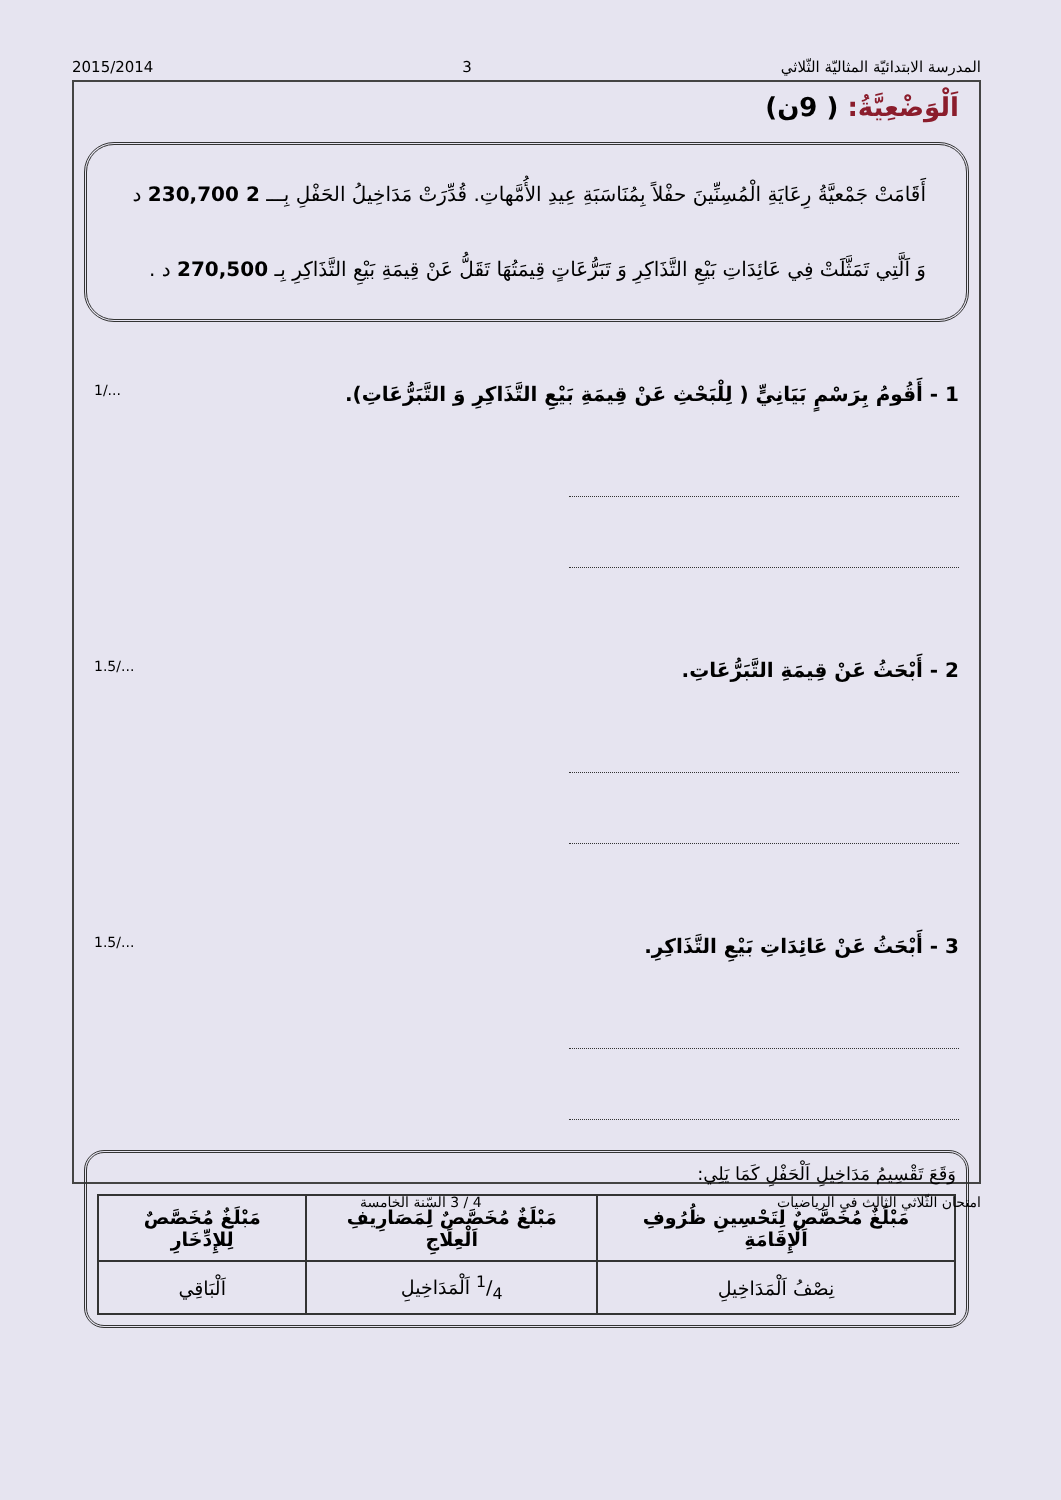المدرسة الابتدائيّة المثاليّة الثّلاثي 3 2015/2014
اَلْوَضْعِيَّةُ: ( 9ن)
أَقَامَتْ جَمْعيَّةُ رِعَايَةِ الْمُسِنِّينَ حفْلاً بِمُنَاسَبَةِ عِيدِ الأُمَّهاتِ. قُدِّرَتْ مَدَاخِيلُ الحَفْلِ بِـــ 2 230,700 د وَ اَلَّتِي تَمَثَّلَتْ فِي عَائِدَاتِ بَيْعِ التَّذَاكِرِ وَ تَبَرُّعَاتٍ قِيمَتُهَا تَقَلُّ عَنْ قِيمَةِ بَيْعِ التَّذَاكِرِ بِـ 270,500 د .
1 - أَقُومُ بِرَسْمٍ بَيَانِيٍّ ( لِلْبَحْثِ عَنْ قِيمَةِ بَيْعِ التَّذَاكِرِ وَ التَّبَرُّعَاتِ). 1/...
2 - أَبْحَثُ عَنْ قِيمَةِ التَّبَرُّعَاتِ. 1.5/...
3 - أَبْحَثُ عَنْ عَائِدَاتِ بَيْعِ التَّذَاكِرِ. 1.5/...
وَقَعَ تَقْسِيمُ مَدَاخِيلِ اَلْحَفْلِ كَمَا يَلِي:
| مَبْلَغٌ مُخَصَّصٌ لِتَحْسِينِ ظُرُوفِ اَلْإِقَامَةِ | مَبْلَغٌ مُخَصَّصٌ لِمَصَارِيفِ اَلْعِلَاجِ | مَبْلَغٌ مُخَصَّصٌ لِلإِدِّخَارِ |
| --- | --- | --- |
| نِصْفُ اَلْمَدَاخِيلِ | 1/4 اَلْمَدَاخِيلِ | اَلْبَاقِي |
امتحان الثّلاثي الثالث في الرياضيات 4 / 3 السّنة الخامسة